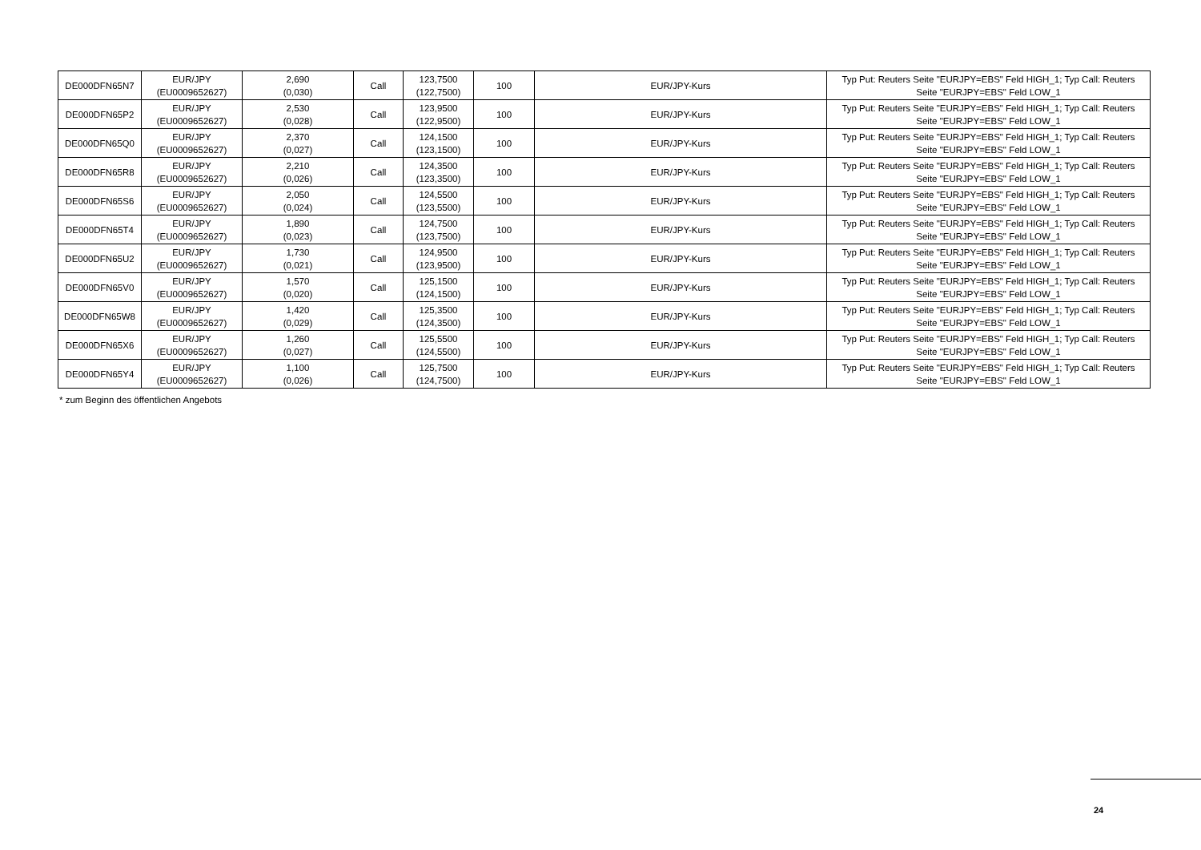| DE000DFN65N7 | EUR/JPY (EU0009652627) | 2,690 (0,030) | Call | 123,7500 (122,7500) | 100 | EUR/JPY-Kurs | Typ Put: Reuters Seite "EURJPY=EBS" Feld HIGH_1; Typ Call: Reuters Seite "EURJPY=EBS" Feld LOW_1 |
| DE000DFN65P2 | EUR/JPY (EU0009652627) | 2,530 (0,028) | Call | 123,9500 (122,9500) | 100 | EUR/JPY-Kurs | Typ Put: Reuters Seite "EURJPY=EBS" Feld HIGH_1; Typ Call: Reuters Seite "EURJPY=EBS" Feld LOW_1 |
| DE000DFN65Q0 | EUR/JPY (EU0009652627) | 2,370 (0,027) | Call | 124,1500 (123,1500) | 100 | EUR/JPY-Kurs | Typ Put: Reuters Seite "EURJPY=EBS" Feld HIGH_1; Typ Call: Reuters Seite "EURJPY=EBS" Feld LOW_1 |
| DE000DFN65R8 | EUR/JPY (EU0009652627) | 2,210 (0,026) | Call | 124,3500 (123,3500) | 100 | EUR/JPY-Kurs | Typ Put: Reuters Seite "EURJPY=EBS" Feld HIGH_1; Typ Call: Reuters Seite "EURJPY=EBS" Feld LOW_1 |
| DE000DFN65S6 | EUR/JPY (EU0009652627) | 2,050 (0,024) | Call | 124,5500 (123,5500) | 100 | EUR/JPY-Kurs | Typ Put: Reuters Seite "EURJPY=EBS" Feld HIGH_1; Typ Call: Reuters Seite "EURJPY=EBS" Feld LOW_1 |
| DE000DFN65T4 | EUR/JPY (EU0009652627) | 1,890 (0,023) | Call | 124,7500 (123,7500) | 100 | EUR/JPY-Kurs | Typ Put: Reuters Seite "EURJPY=EBS" Feld HIGH_1; Typ Call: Reuters Seite "EURJPY=EBS" Feld LOW_1 |
| DE000DFN65U2 | EUR/JPY (EU0009652627) | 1,730 (0,021) | Call | 124,9500 (123,9500) | 100 | EUR/JPY-Kurs | Typ Put: Reuters Seite "EURJPY=EBS" Feld HIGH_1; Typ Call: Reuters Seite "EURJPY=EBS" Feld LOW_1 |
| DE000DFN65V0 | EUR/JPY (EU0009652627) | 1,570 (0,020) | Call | 125,1500 (124,1500) | 100 | EUR/JPY-Kurs | Typ Put: Reuters Seite "EURJPY=EBS" Feld HIGH_1; Typ Call: Reuters Seite "EURJPY=EBS" Feld LOW_1 |
| DE000DFN65W8 | EUR/JPY (EU0009652627) | 1,420 (0,029) | Call | 125,3500 (124,3500) | 100 | EUR/JPY-Kurs | Typ Put: Reuters Seite "EURJPY=EBS" Feld HIGH_1; Typ Call: Reuters Seite "EURJPY=EBS" Feld LOW_1 |
| DE000DFN65X6 | EUR/JPY (EU0009652627) | 1,260 (0,027) | Call | 125,5500 (124,5500) | 100 | EUR/JPY-Kurs | Typ Put: Reuters Seite "EURJPY=EBS" Feld HIGH_1; Typ Call: Reuters Seite "EURJPY=EBS" Feld LOW_1 |
| DE000DFN65Y4 | EUR/JPY (EU0009652627) | 1,100 (0,026) | Call | 125,7500 (124,7500) | 100 | EUR/JPY-Kurs | Typ Put: Reuters Seite "EURJPY=EBS" Feld HIGH_1; Typ Call: Reuters Seite "EURJPY=EBS" Feld LOW_1 |
* zum Beginn des öffentlichen Angebots
24